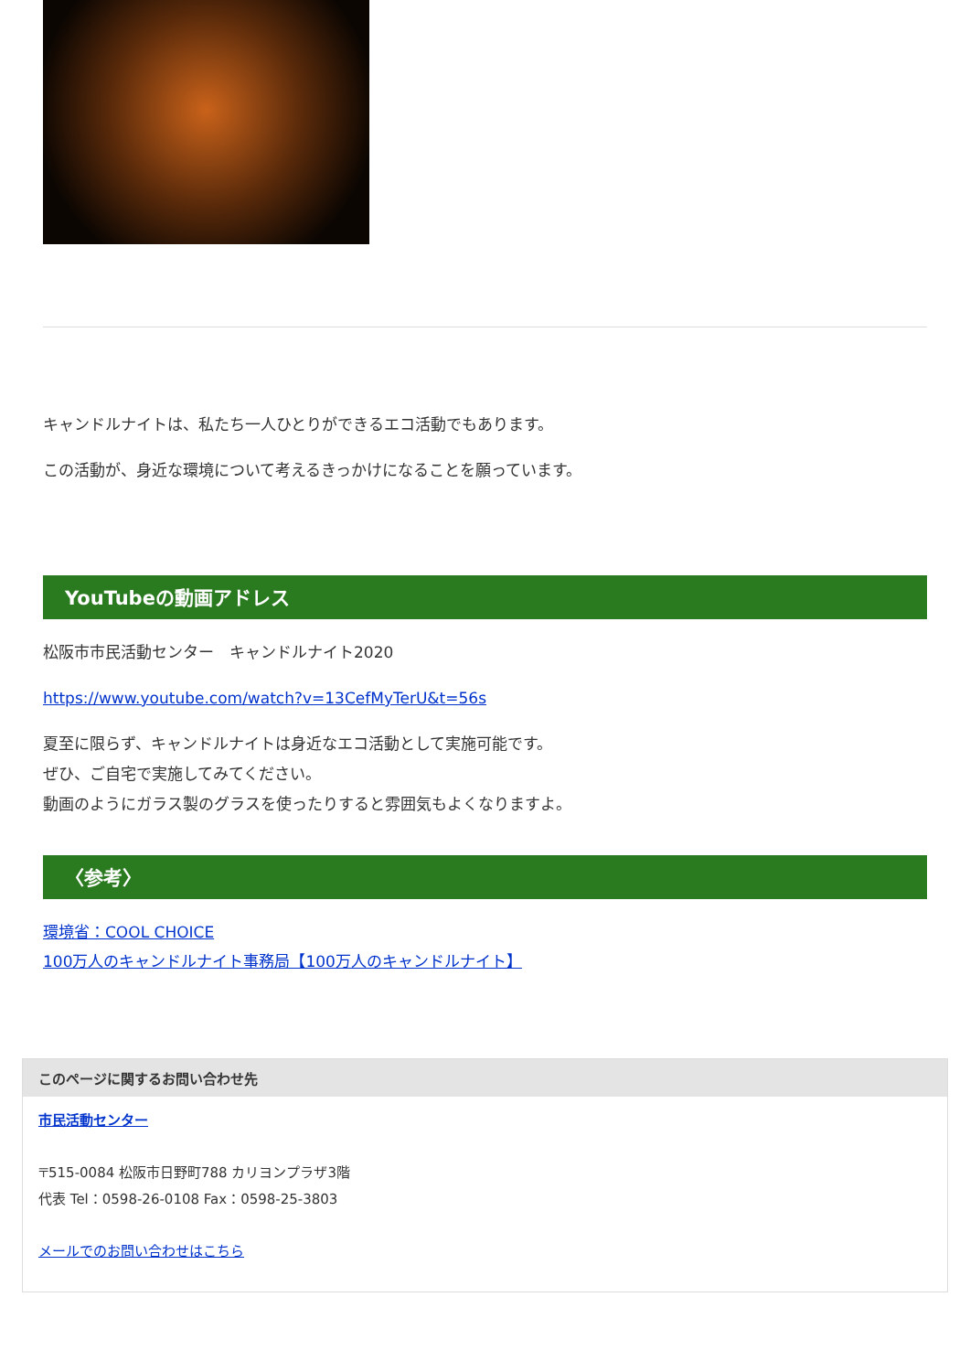キャンドルナイトは、私たち一人ひとりができるエコ活動でもあります。
この活動が、身近な環境について考えるきっかけになることを願っています。
YouTubeの動画アドレス
松阪市市民活動センター　キャンドルナイト2020
https://www.youtube.com/watch?v=13CefMyTerU&t=56s
夏至に限らず、キャンドルナイトは身近なエコ活動として実施可能です。
ぜひ、ご自宅で実施してみてください。
動画のようにガラス製のグラスを使ったりすると雰囲気もよくなりますよ。
〈参考〉
環境省：COOL CHOICE
100万人のキャンドルナイト事務局【100万人のキャンドルナイト】
このページに関するお問い合わせ先
市民活動センター
〒515-0084 松阪市日野町788 カリヨンプラザ3階
代表 Tel：0598-26-0108 Fax：0598-25-3803
メールでのお問い合わせはこちら